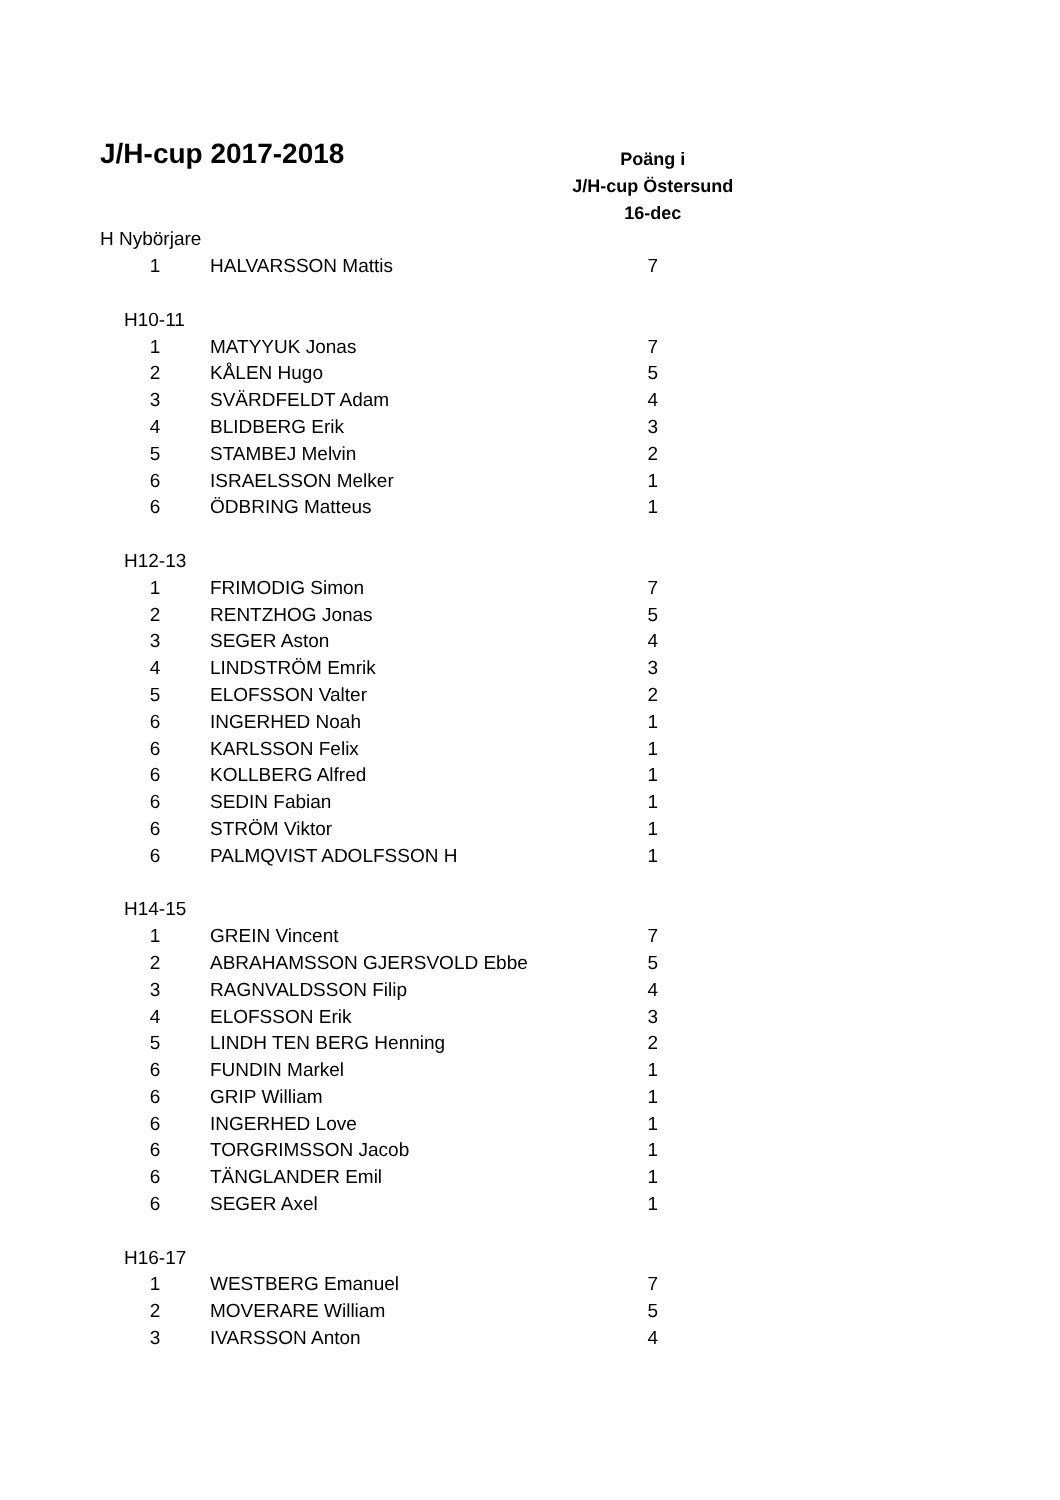| J/H-cup 2017-2018 | | Poäng i |
| | | J/H-cup Östersund |
| | | 16-dec |
| H Nybörjare | | |
| 1 | HALVARSSON Mattis | 7 |
| H10-11 | | |
| 1 | MATYYUK Jonas | 7 |
| 2 | KÅLEN Hugo | 5 |
| 3 | SVÄRDFELDT Adam | 4 |
| 4 | BLIDBERG Erik | 3 |
| 5 | STAMBEJ Melvin | 2 |
| 6 | ISRAELSSON Melker | 1 |
| 6 | ÖDBRING Matteus | 1 |
| H12-13 | | |
| 1 | FRIMODIG Simon | 7 |
| 2 | RENTZHOG Jonas | 5 |
| 3 | SEGER Aston | 4 |
| 4 | LINDSTRÖM Emrik | 3 |
| 5 | ELOFSSON Valter | 2 |
| 6 | INGERHED Noah | 1 |
| 6 | KARLSSON Felix | 1 |
| 6 | KOLLBERG Alfred | 1 |
| 6 | SEDIN Fabian | 1 |
| 6 | STRÖM Viktor | 1 |
| 6 | PALMQVIST ADOLFSSON H | 1 |
| H14-15 | | |
| 1 | GREIN Vincent | 7 |
| 2 | ABRAHAMSSON GJERSVOLD Ebbe | 5 |
| 3 | RAGNVALDSSON Filip | 4 |
| 4 | ELOFSSON Erik | 3 |
| 5 | LINDH TEN BERG Henning | 2 |
| 6 | FUNDIN Markel | 1 |
| 6 | GRIP William | 1 |
| 6 | INGERHED Love | 1 |
| 6 | TORGRIMSSON Jacob | 1 |
| 6 | TÄNGLANDER Emil | 1 |
| 6 | SEGER Axel | 1 |
| H16-17 | | |
| 1 | WESTBERG Emanuel | 7 |
| 2 | MOVERARE William | 5 |
| 3 | IVARSSON Anton | 4 |